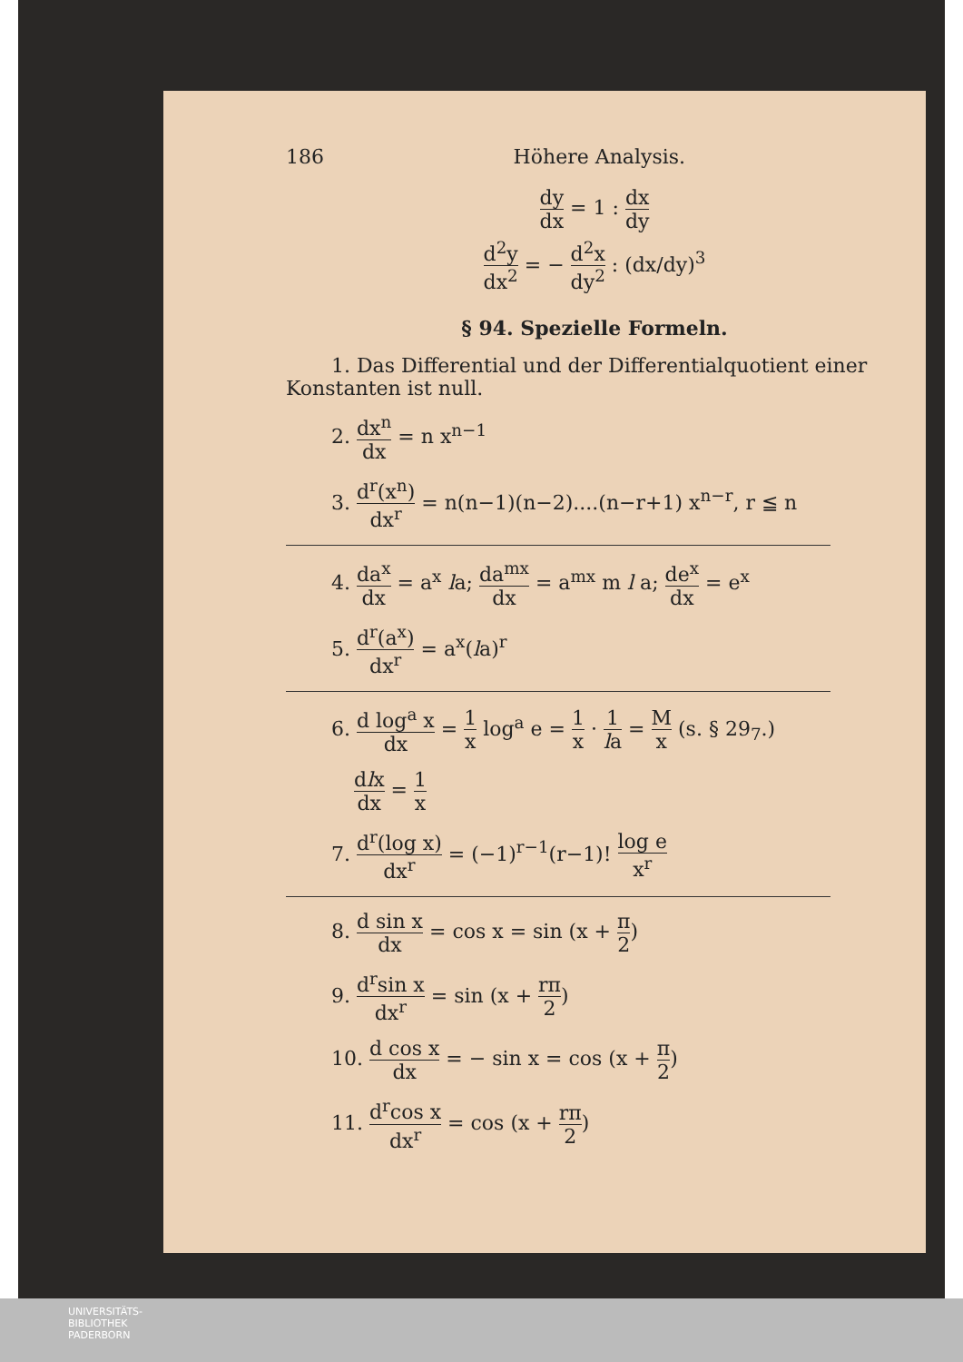186 Höhere Analysis.
dy dx = 1 : dx dy
d<sup>2</sup>y dx<sup>2</sup> = − d<sup>2</sup>x dy<sup>2</sup> : (dx/dy)<sup>3</sup>
§ 94. Spezielle Formeln.
1. Das Differential und der Differentialquotient einer Konstanten ist null.
2. dx<sup>n</sup> dx = n x<sup>n−1</sup>
3. d<sup>r</sup>(x<sup>n</sup>) dx<sup>r</sup> = n(n−1)(n−2)....(n−r+1) x<sup>n−r</sup>, r ≦ n
4. da<sup>x</sup> dx = a<sup>x</sup> la; da<sup>mx</sup> dx = a<sup>mx</sup> m l a; de<sup>x</sup> dx = e<sup>x</sup>
5. d<sup>r</sup>(a<sup>x</sup>) dx<sup>r</sup> = a<sup>x</sup>(la)<sup>r</sup>
6. d log<sup>a</sup> x dx = 1 x log<sup>a</sup> e = 1 x · 1 la = M x (s. § 29<sub>7</sub>.)
dlx dx = 1 x
7. d<sup>r</sup>(log x) dx<sup>r</sup> = (−1)<sup>r−1</sup>(r−1)! log e x<sup>r</sup>
8. d sin x dx = cos x = sin (x + π 2)
9. d<sup>r</sup>sin x dx<sup>r</sup> = sin (x + rπ 2)
10. d cos x dx = − sin x = cos (x + π 2)
11. d<sup>r</sup>cos x dx<sup>r</sup> = cos (x + rπ 2)
UNIVERSITÄTS-
BIBLIOTHEK
PADERBORN